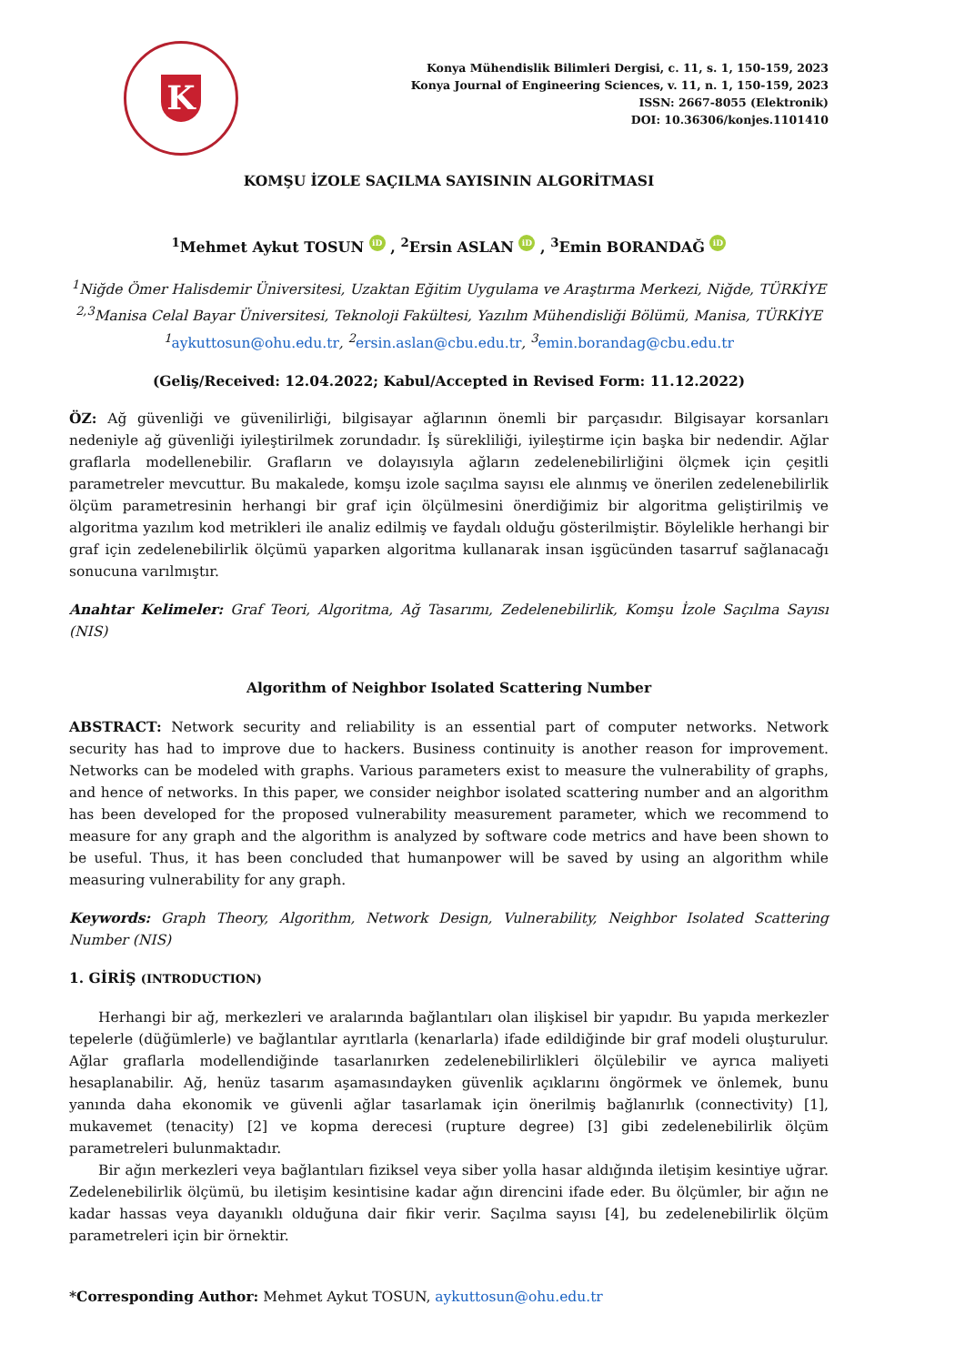K
Konya Mühendislik Bilimleri Dergisi, c. 11, s. 1, 150-159, 2023
Konya Journal of Engineering Sciences, v. 11, n. 1, 150-159, 2023
ISSN: 2667-8055 (Elektronik)
DOI: 10.36306/konjes.1101410
KOMŞU İZOLE SAÇILMA SAYISININ ALGORİTMASI
<sup>1</sup> Mehmet Aykut TOSUN iD , <sup>2</sup>Ersin ASLAN iD , <sup>3</sup>Emin BORANDAĞ iD
<sup>1</sup> Niğde Ömer Halisdemir Üniversitesi, Uzaktan Eğitim Uygulama ve Araştırma Merkezi, Niğde, TÜRKİYE
<sup>2,3</sup>Manisa Celal Bayar Üniversitesi, Teknoloji Fakültesi, Yazılım Mühendisliği Bölümü, Manisa, TÜRKİYE
<sup>1</sup> aykuttosun@ohu.edu.tr, <sup>2</sup>ersin.aslan@cbu.edu.tr, <sup>3</sup>emin.borandag@cbu.edu.tr
(Geliş/Received: 12.04.2022; Kabul/Accepted in Revised Form: 11.12.2022)
ÖZ: Ağ güvenliği ve güvenilirliği, bilgisayar ağlarının önemli bir parçasıdır. Bilgisayar korsanları nedeniyle ağ güvenliği iyileştirilmek zorundadır. İş sürekliliği, iyileştirme için başka bir nedendir. Ağlar graflarla modellenebilir. Grafların ve dolayısıyla ağların zedelenebilirliğini ölçmek için çeşitli parametreler mevcuttur. Bu makalede, komşu izole saçılma sayısı ele alınmış ve önerilen zedelenebilirlik ölçüm parametresinin herhangi bir graf için ölçülmesini önerdiğimiz bir algoritma geliştirilmiş ve algoritma yazılım kod metrikleri ile analiz edilmiş ve faydalı olduğu gösterilmiştir. Böylelikle herhangi bir graf için zedelenebilirlik ölçümü yaparken algoritma kullanarak insan işgücünden tasarruf sağlanacağı sonucuna varılmıştır.
Anahtar Kelimeler: Graf Teori, Algoritma, Ağ Tasarımı, Zedelenebilirlik, Komşu İzole Saçılma Sayısı (NIS)
Algorithm of Neighbor Isolated Scattering Number
ABSTRACT: Network security and reliability is an essential part of computer networks. Network security has had to improve due to hackers. Business continuity is another reason for improvement. Networks can be modeled with graphs. Various parameters exist to measure the vulnerability of graphs, and hence of networks. In this paper, we consider neighbor isolated scattering number and an algorithm has been developed for the proposed vulnerability measurement parameter, which we recommend to measure for any graph and the algorithm is analyzed by software code metrics and have been shown to be useful. Thus, it has been concluded that humanpower will be saved by using an algorithm while measuring vulnerability for any graph.
Keywords: Graph Theory, Algorithm, Network Design, Vulnerability, Neighbor Isolated Scattering Number (NIS)
1. GİRİŞ (INTRODUCTION)
Herhangi bir ağ, merkezleri ve aralarında bağlantıları olan ilişkisel bir yapıdır. Bu yapıda merkezler tepelerle (düğümlerle) ve bağlantılar ayrıtlarla (kenarlarla) ifade edildiğinde bir graf modeli oluşturulur. Ağlar graflarla modellendiğinde tasarlanırken zedelenebilirlikleri ölçülebilir ve ayrıca maliyeti hesaplanabilir. Ağ, henüz tasarım aşamasındayken güvenlik açıklarını öngörmek ve önlemek, bunu yanında daha ekonomik ve güvenli ağlar tasarlamak için önerilmiş bağlanırlık (connectivity) [1], mukavemet (tenacity) [2] ve kopma derecesi (rupture degree) [3] gibi zedelenebilirlik ölçüm parametreleri bulunmaktadır.
Bir ağın merkezleri veya bağlantıları fiziksel veya siber yolla hasar aldığında iletişim kesintiye uğrar. Zedelenebilirlik ölçümü, bu iletişim kesintisine kadar ağın direncini ifade eder. Bu ölçümler, bir ağın ne kadar hassas veya dayanıklı olduğuna dair fikir verir. Saçılma sayısı [4], bu zedelenebilirlik ölçüm parametreleri için bir örnektir.
*Corresponding Author: Mehmet Aykut TOSUN, aykuttosun@ohu.edu.tr